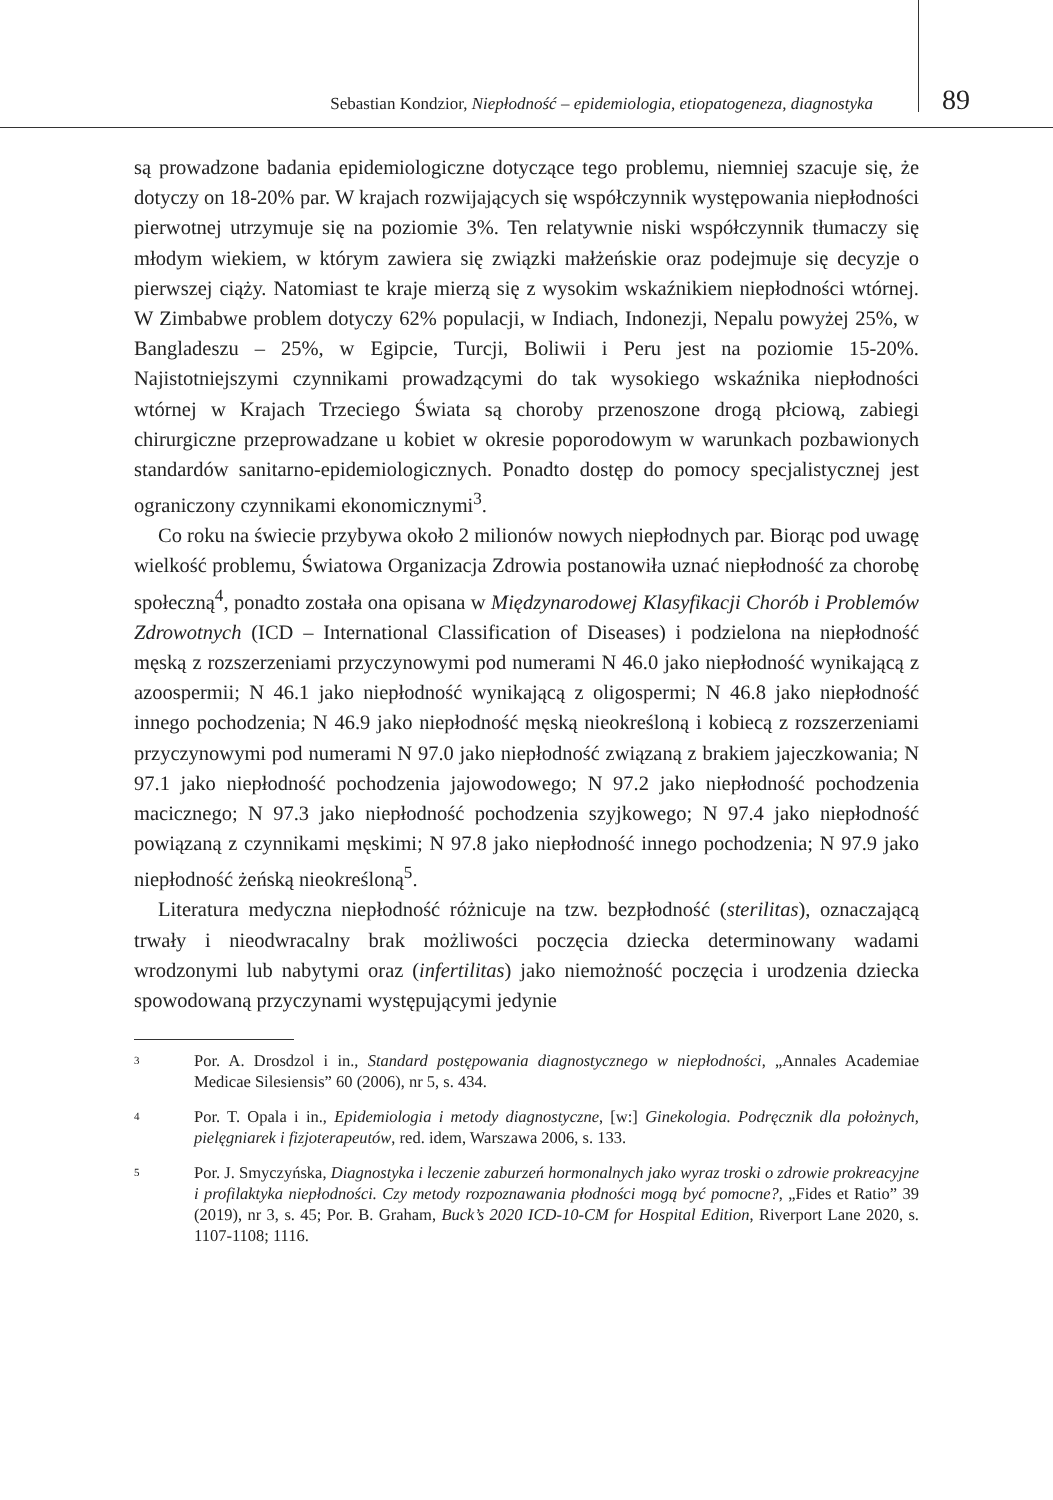Sebastian Kondzior, Niepłodność – epidemiologia, etiopatogeneza, diagnostyka 89
są prowadzone badania epidemiologiczne dotyczące tego problemu, niemniej szacuje się, że dotyczy on 18-20% par. W krajach rozwijających się współczynnik występowania niepłodności pierwotnej utrzymuje się na poziomie 3%. Ten relatywnie niski współczynnik tłumaczy się młodym wiekiem, w którym zawiera się związki małżeńskie oraz podejmuje się decyzje o pierwszej ciąży. Natomiast te kraje mierzą się z wysokim wskaźnikiem niepłodności wtórnej. W Zimbabwe problem dotyczy 62% populacji, w Indiach, Indonezji, Nepalu powyżej 25%, w Bangladeszu – 25%, w Egipcie, Turcji, Boliwii i Peru jest na poziomie 15-20%. Najistotniejszymi czynnikami prowadzącymi do tak wysokiego wskaźnika niepłodności wtórnej w Krajach Trzeciego Świata są choroby przenoszone drogą płciową, zabiegi chirurgiczne przeprowadzane u kobiet w okresie poporodowym w warunkach pozbawionych standardów sanitarno-epidemiologicznych. Ponadto dostęp do pomocy specjalistycznej jest ograniczony czynnikami ekonomicznymi<sup>3</sup>.
Co roku na świecie przybywa około 2 milionów nowych niepłodnych par. Biorąc pod uwagę wielkość problemu, Światowa Organizacja Zdrowia postanowiła uznać niepłodność za chorobę społeczną<sup>4</sup>, ponadto została ona opisana w Międzynarodowej Klasyfikacji Chorób i Problemów Zdrowotnych (ICD – International Classification of Diseases) i podzielona na niepłodność męską z rozszerzeniami przyczynowymi pod numerami N 46.0 jako niepłodność wynikającą z azoospermii; N 46.1 jako niepłodność wynikającą z oligospermi; N 46.8 jako niepłodność innego pochodzenia; N 46.9 jako niepłodność męską nieokreśloną i kobiecą z rozszerzeniami przyczynowymi pod numerami N 97.0 jako niepłodność związaną z brakiem jajeczkowania; N 97.1 jako niepłodność pochodzenia jajowodowego; N 97.2 jako niepłodność pochodzenia macicznego; N 97.3 jako niepłodność pochodzenia szyjkowego; N 97.4 jako niepłodność powiązaną z czynnikami męskimi; N 97.8 jako niepłodność innego pochodzenia; N 97.9 jako niepłodność żeńską nieokreśloną<sup>5</sup>.
Literatura medyczna niepłodność różnicuje na tzw. bezpłodność (sterilitas), oznaczającą trwały i nieodwracalny brak możliwości poczęcia dziecka determinowany wadami wrodzonymi lub nabytymi oraz (infertilitas) jako niemożność poczęcia i urodzenia dziecka spowodowaną przyczynami występującymi jedynie
3 Por. A. Drosdzol i in., Standard postępowania diagnostycznego w niepłodności, „Annales Academiae Medicae Silesiensis” 60 (2006), nr 5, s. 434.
4 Por. T. Opala i in., Epidemiologia i metody diagnostyczne, [w:] Ginekologia. Podręcznik dla położnych, pielęgniarek i fizjoterapeutów, red. idem, Warszawa 2006, s. 133.
5 Por. J. Smyczyńska, Diagnostyka i leczenie zaburzeń hormonalnych jako wyraz troski o zdrowie prokreacyjne i profilaktyka niepłodności. Czy metody rozpoznawania płodności mogą być pomocne?, „Fides et Ratio” 39 (2019), nr 3, s. 45; Por. B. Graham, Buck’s 2020 ICD-10-CM for Hospital Edition, Riverport Lane 2020, s. 1107-1108; 1116.